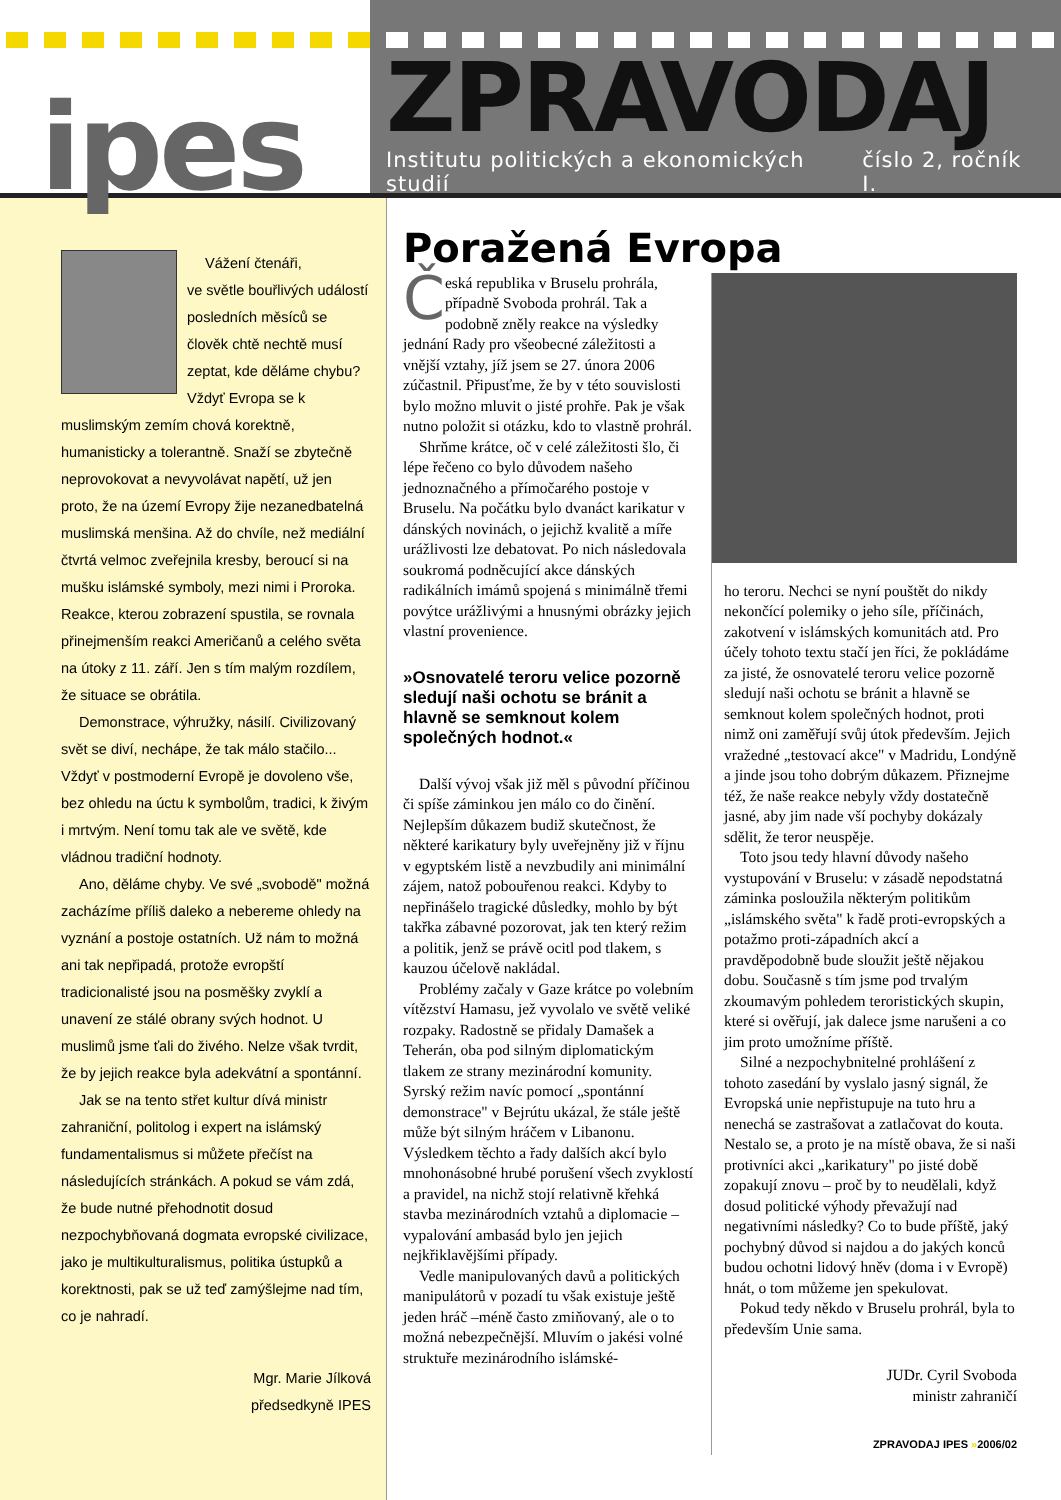ipes
ZPRAVODAJ
Institutu politických a ekonomických studií číslo 2, ročník I.
Vážení čtenáři,
ve světle bouřlivých událostí posledních měsíců se člověk chtě nechtě musí zeptat, kde děláme chybu? Vždyť Evropa se k muslimským zemím chová korektně, humanisticky a tolerantně. Snaží se zbytečně neprovokovat a nevyvolávat napětí, už jen proto, že na území Evropy žije nezanedbatelná muslimská menšina. Až do chvíle, než mediální čtvrtá velmoc zveřejnila kresby, beroucí si na mušku islámské symboly, mezi nimi i Proroka. Reakce, kterou zobrazení spustila, se rovnala přinejmenším reakci Američanů a celého světa na útoky z 11. září. Jen s tím malým rozdílem, že situace se obrátila.
Demonstrace, výhružky, násilí. Civilizovaný svět se diví, nechápe, že tak málo stačilo... Vždyť v postmoderní Evropě je dovoleno vše, bez ohledu na úctu k symbolům, tradici, k živým i mrtvým. Není tomu tak ale ve světě, kde vládnou tradiční hodnoty.
Ano, děláme chyby. Ve své „svobodě" možná zacházíme příliš daleko a nebereme ohledy na vyznání a postoje ostatních. Už nám to možná ani tak nepřipadá, protože evropští tradicionalisté jsou na posměšky zvyklí a unavení ze stálé obrany svých hodnot. U muslimů jsme ťali do živého. Nelze však tvrdit, že by jejich reakce byla adekvátní a spontánní.
Jak se na tento střet kultur dívá ministr zahraniční, politolog i expert na islámský fundamentalismus si můžete přečíst na následujících stránkách. A pokud se vám zdá, že bude nutné přehodnotit dosud nezpochybňovaná dogmata evropské civilizace, jako je multikulturalismus, politika ústupků a korektnosti, pak se už teď zamýšlejme nad tím, co je nahradí.
Mgr. Marie Jílková
předsedkyně IPES
Poražená Evropa
Česká republika v Bruselu prohrála, případně Svoboda prohrál. Tak a podobně zněly reakce na výsledky jednání Rady pro všeobecné záležitosti a vnější vztahy, jíž jsem se 27. února 2006 zúčastnil. Připusťme, že by v této souvislosti bylo možno mluvit o jisté prohře. Pak je však nutno položit si otázku, kdo to vlastně prohrál.
Shrňme krátce, oč v celé záležitosti šlo, či lépe řečeno co bylo důvodem našeho jednoznačného a přímočarého postoje v Bruselu. Na počátku bylo dvanáct karikatur v dánských novinách, o jejichž kvalitě a míře urážlivosti lze debatovat. Po nich následovala soukromá podněcující akce dánských radikálních imámů spojená s minimálně třemi povýtce urážlivými a hnusnými obrázky jejich vlastní provenience.
»Osnovatelé teroru velice pozorně sledují naši ochotu se bránit a hlavně se semknout kolem společných hodnot.«
Další vývoj však již měl s původní příčinou či spíše záminkou jen málo co do činění. Nejlepším důkazem budiž skutečnost, že některé karikatury byly uveřejněny již v říjnu v egyptském listě a nevzbudily ani minimální zájem, natož pobouřenou reakci. Kdyby to nepřinášelo tragické důsledky, mohlo by být takřka zábavné pozorovat, jak ten který režim a politik, jenž se právě ocitl pod tlakem, s kauzou účelově nakládal.
Problémy začaly v Gaze krátce po volebním vítězství Hamasu, jež vyvolalo ve světě veliké rozpaky. Radostně se přidaly Damašek a Teherán, oba pod silným diplomatickým tlakem ze strany mezinárodní komunity. Syrský režim navíc pomocí „spontánní demonstrace" v Bejrútu ukázal, že stále ještě může být silným hráčem v Libanonu. Výsledkem těchto a řady dalších akcí bylo mnohonásobné hrubé porušení všech zvyklostí a pravidel, na nichž stojí relativně křehká stavba mezinárodních vztahů a diplomacie – vypalování ambasád bylo jen jejich nejkřiklavějšími případy.
Vedle manipulovaných davů a politických manipulátorů v pozadí tu však existuje ještě jeden hráč –méně často zmiňovaný, ale o to možná nebezpečnější. Mluvím o jakési volné struktuře mezinárodního islámské-
ho teroru. Nechci se nyní pouštět do nikdy nekončící polemiky o jeho síle, příčinách, zakotvení v islámských komunitách atd. Pro účely tohoto textu stačí jen říci, že pokládáme za jisté, že osnovatelé teroru velice pozorně sledují naši ochotu se bránit a hlavně se semknout kolem společných hodnot, proti nimž oni zaměřují svůj útok především. Jejich vražedné „testovací akce" v Madridu, Londýně a jinde jsou toho dobrým důkazem. Přiznejme též, že naše reakce nebyly vždy dostatečně jasné, aby jim nade vší pochyby dokázaly sdělit, že teror neuspěje.
Toto jsou tedy hlavní důvody našeho vystupování v Bruselu: v zásadě nepodstatná záminka posloužila některým politikům „islámského světa" k řadě proti-evropských a potažmo proti-západních akcí a pravděpodobně bude sloužit ještě nějakou dobu. Současně s tím jsme pod trvalým zkoumavým pohledem teroristických skupin, které si ověřují, jak dalece jsme narušeni a co jim proto umožníme příště.
Silné a nezpochybnitelné prohlášení z tohoto zasedání by vyslalo jasný signál, že Evropská unie nepřistupuje na tuto hru a nenechá se zastrašovat a zatlačovat do kouta. Nestalo se, a proto je na místě obava, že si naši protivníci akci „karikatury" po jisté době zopakují znovu – proč by to neudělali, když dosud politické výhody převažují nad negativními následky? Co to bude příště, jaký pochybný důvod si najdou a do jakých konců budou ochotni lidový hněv (doma i v Evropě) hnát, o tom můžeme jen spekulovat.
Pokud tedy někdo v Bruselu prohrál, byla to především Unie sama.
JUDr. Cyril Svoboda
ministr zahraničí
ZPRAVODAJ IPES »2006/02